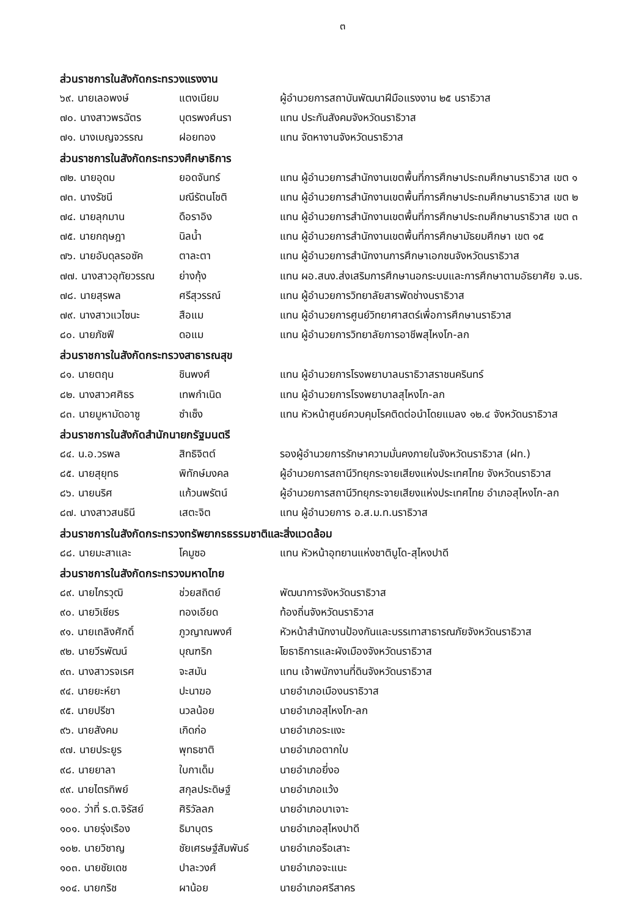๓
ส่วนราชการในสังกัดกระทรวงแรงงาน
๖๙. นายเลอพงษ์ แตงเนียม ผู้อำนวยการสถาบันพัฒนาฝีมือแรงงาน ๒๕ นราธิวาส
๗๐. นางสาวพรฉัตร บุตรพงศ์นรา แทน ประกันสังคมจังหวัดนราธิวาส
๗๑. นางเบญจวรรณ ฝอยทอง แทน จัดหางานจังหวัดนราธิวาส
ส่วนราชการในสังกัดกระทรวงศึกษาธิการ
๗๒. นายอุดม ยอดจันทร์ แทน ผู้อำนวยการสำนักงานเขตพื้นที่การศึกษาประถมศึกษานราธิวาส เขต ๑
๗๓. นางรัชนี มณีรัตนโชติ แทน ผู้อำนวยการสำนักงานเขตพื้นที่การศึกษาประถมศึกษานราธิวาส เขต ๒
๗๔. นายลุกมาน ดือราอิง แทน ผู้อำนวยการสำนักงานเขตพื้นที่การศึกษาประถมศึกษานราธิวาส เขต ๓
๗๕. นายกฤษฎา นิลน้ำ แทน ผู้อำนวยการสำนักงานเขตพื้นที่การศึกษามัธยมศึกษา เขต ๑๕
๗๖. นายอับดุลรอซัค ตาละตา แทน ผู้อำนวยการสำนักงานการศึกษาเอกชนจังหวัดนราธิวาส
๗๗. นางสาวอุทัยวรรณ ย่างกุ้ง แทน ผอ.สนง.ส่งเสริมการศึกษานอกระบบและการศึกษาตามอัธยาศัย จ.นธ.
๗๘. นายสุรพล ศรีสุวรรณ์ แทน ผู้อำนวยการวิทยาลัยสารพัดช่างนราธิวาส
๗๙. นางสาวแวไซนะ สือแม แทน ผู้อำนวยการศูนย์วิทยาศาสตร์เพื่อการศึกษานราธิวาส
๘๐. นายภัชฟี ดอแม แทน ผู้อำนวยการวิทยาลัยการอาชีพสุไหงโก-ลก
ส่วนราชการในสังกัดกระทรวงสาธารณสุข
๘๑. นายตฤน ชินพงศ์ แทน ผู้อำนวยการโรงพยาบาลนราธิวาสราชนครินทร์
๘๒. นางสาวศศิธร เทพกำเนิด แทน ผู้อำนวยการโรงพยาบาลสุไหงโก-ลก
๘๓. นายมูหามัดอาซู ซำเซ็ง แทน หัวหน้าศูนย์ควบคุมโรคติดต่อนำโดยแมลง ๑๒.๔ จังหวัดนราธิวาส
ส่วนราชการในสังกัดสำนักนายกรัฐมนตรี
๘๔. น.อ.วรพล สิทธิจิตต์ รองผู้อำนวยการรักษาความมั่นคงภายในจังหวัดนราธิวาส (ฝท.)
๘๕. นายสุยุทธ พิทักษ์มงคล ผู้อำนวยการสถานีวิทยุกระจายเสียงแห่งประเทศไทย จังหวัดนราธิวาส
๘๖. นายนริศ แก้วนพรัตน์ ผู้อำนวยการสถานีวิทยุกระจายเสียงแห่งประเทศไทย อำเภอสุไหงโก-ลก
๘๗. นางสาวสนธินี เสตะจิต แทน ผู้อำนวยการ อ.ส.ม.ท.นราธิวาส
ส่วนราชการในสังกัดกระทรวงทรัพยากรธรรมชาติและสิ่งแวดล้อม
๘๘. นายมะสาและ โคมูซอ แทน หัวหน้าอุทยานแห่งชาติบูโด-สุไหงปาดี
ส่วนราชการในสังกัดกระทรวงมหาดไทย
๘๙. นายไกรวุฒิ ช่วยสถิตย์ พัฒนาการจังหวัดนราธิวาส
๙๐. นายวิเชียร ทองเอียด ท้องถิ่นจังหวัดนราธิวาส
๙๑. นายเถลิงศักดิ์ ภูวญาณพงศ์ หัวหน้าสำนักงานป้องกันและบรรเทาสาธารณภัยจังหวัดนราธิวาส
๙๒. นายวีรพัฒน์ บุณฑริก โยธาธิการและผังเมืองจังหวัดนราธิวาส
๙๓. นางสาวรจเรศ จะสมัน แทน เจ้าพนักงานที่ดินจังหวัดนราธิวาส
๙๔. นายยะห์ยา ปะนาฆอ นายอำเภอเมืองนราธิวาส
๙๕. นายปรีชา นวลน้อย นายอำเภอสุไหงโก-ลก
๙๖. นายสังคม เกิดก่อ นายอำเภอระแงะ
๙๗. นายประยูร พุทธชาติ นายอำเภอตากใบ
๙๘. นายยาลา ใบกาเด็ม นายอำเภอยี่งอ
๙๙. นายไตรทิพย์ สกุลประดิษฐ์ นายอำเภอแว้ง
๑๐๐. ว่าที่ ร.ต.จิรัสย์ ศิริวัลลภ นายอำเภอบาเจาะ
๑๐๑. นายรุ่งเรือง ธิมาบุตร นายอำเภอสุไหงปาดี
๑๐๒. นายวิชาญ ชัยเศรษฐ์สัมพันธ์ นายอำเภอรือเสาะ
๑๐๓. นายชัยเดช ปาละวงศ์ นายอำเภอจะแนะ
๑๐๔. นายกริช ผาน้อย นายอำเภอศรีสาคร